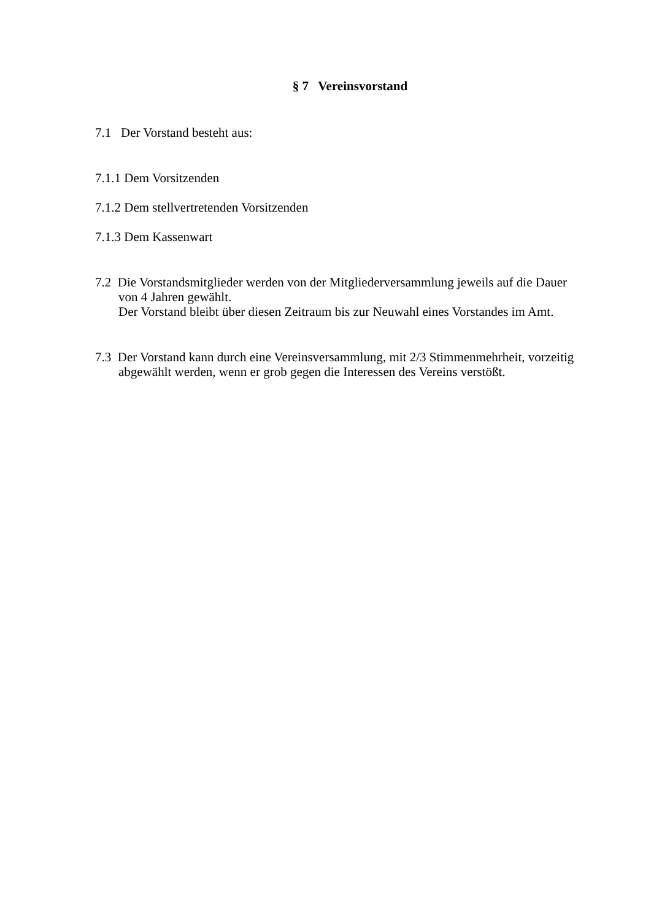§ 7 Vereinsvorstand
7.1 Der Vorstand besteht aus:
7.1.1 Dem Vorsitzenden
7.1.2 Dem stellvertretenden Vorsitzenden
7.1.3 Dem Kassenwart
7.2 Die Vorstandsmitglieder werden von der Mitgliederversammlung jeweils auf die Dauer von 4 Jahren gewählt.
Der Vorstand bleibt über diesen Zeitraum bis zur Neuwahl eines Vorstandes im Amt.
7.3 Der Vorstand kann durch eine Vereinsversammlung, mit 2/3 Stimmenmehrheit, vorzeitig abgewählt werden, wenn er grob gegen die Interessen des Vereins verstößt.